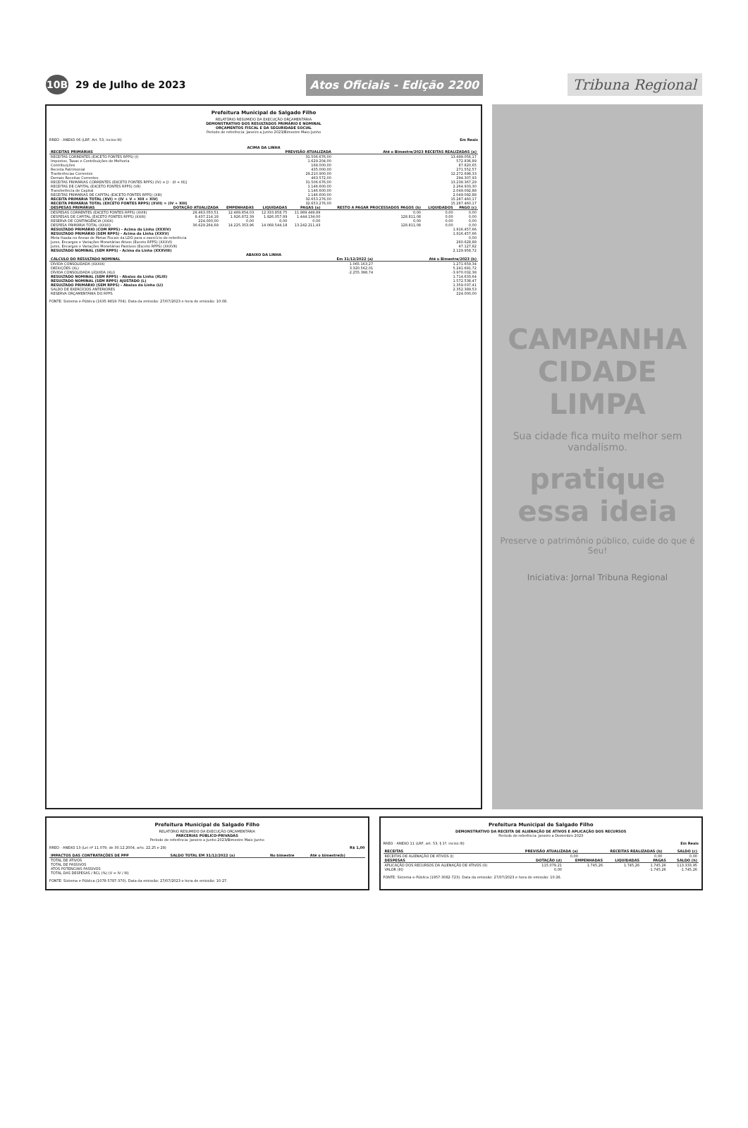10B
29 de Julho de 2023
Atos Oficiais - Edição 2200
Tribuna Regional
Prefeitura Municipal de Salgado Filho
RELATÓRIO RESUMIDO DA EXECUÇÃO ORÇAMENTÁRIA
DEMONSTRATIVO DOS RESULTADOS PRIMÁRIO E NOMINAL
ORÇAMENTOS FISCAL E DA SEGURIDADE SOCIAL
Período de referência: Janeiro a Junho 2023/Bimestre Maio-Junho
RREO - ANEXO 06 (LRF, Art. 53, inciso III) Em Reais
ACIMA DA LINHA
| RECEITAS PRIMÁRIAS | PREVISÃO ATUALIZADA | Até o Bimestre/2023 RECEITAS REALIZADAS (a) |
| --- | --- | --- |
| RECEITAS CORRENTES (EXCETO FONTES RPPS) (I) | 31.506.676,00 | 13.499.056,17 |
| Impostos, Taxas e Contribuições de Melhoria | 1.629.204,00 | 572.836,89 |
| Contribuições | 168.000,00 | 87.820,65 |
| Receita Patrimonial | 435.000,00 | 271.552,57 |
| Tranferências Correntes | 29.210.900,00 | 12.272.698,33 |
| Demais Receitas Correntes | 463.572,00 | 294.307,93 |
| RECEITAS PRIMÁRIAS CORRENTES (EXCETO FONTES RPPS) (IV) = [I - (II + III)] | 31.506.676,00 | 13.238.367,29 |
| RECEITAS DE CAPITAL (EXCETO FONTES RPPS) (VII) | 1.146.600,00 | 2.264.933,30 |
| Transferência de Capital | 1.146.600,00 | 2.049.092,88 |
| RECEITAS PRIMÁRIAS DE CAPITAL (EXCETO FONTES RPPS) (XIII) | 1.146.600,00 | 2.049.092,88 |
| RECEITA PRIMÁRIA TOTAL (XVI) = (IV + V + XIII + XIV) | 32.653.276,00 | 15.287.460,17 |
| RECEITA PRIMÁRIA TOTAL (EXCETO FONTES RPPS) (XVII) = (IV + XIII) | 32.653.276,00 | 15.287.460,17 |
| DESPESAS PRIMÁRIAS | DOTAÇÃO ATUALIZADA | EMPENHADAS | LIQUIDADAS | PAGAS (a) | RESTO A PAGAR PROCESSADOS PAGOS (b) | LIQUIDADOS | PAGO (c) |
| --- | --- | --- | --- | --- | --- | --- | --- |
| DESPESAS CORRENTES (EXCETO FONTES RPPS) (XVIII) | 28.463.050,51 | 12.489.854,03 | 12.333.858,75 | 11.989.449,89 | 0,00 | 0,00 | 0,00 |
| DESPESAS DE CAPITAL (EXCETO FONTES RPPS) (XXIII) | 8.437.214,18 | 1.926.872,39 | 1.926.057,89 | 1.444.134,00 | 128.811,08 | 0,00 | 0,00 |
| RESERVA DE CONTINGÊNCIA (XXIX) | 224.000,00 | 0,00 | 0,00 | 0,00 | 0,00 | 0,00 | 0,00 |
| DESPESA PRIMÁRIA TOTAL (XXXII) | 36.629.264,69 | 14.225.353,96 | 14.068.544,18 | 13.242.211,43 | 128.811,08 | 0,00 | 0,00 |
| RESULTADO PRIMÁRIO (COM RPPS) - Acima da Linha (XXXIV) | 1.916.457,66 |
| RESULTADO PRIMÁRIO (SEM RPPS) - Acima da Linha (XXXV) | 1.916.457,66 |
| Meta fixada no Anexo de Metas Fiscais da LDO para o exercício de referência | 0,00 |
| Juros, Encargos e Variações Monetárias Ativos (Exceto RPPS) (XXXVI) | 260.628,88 |
| Juros, Encargos e Variações Monetárias Passivos (Exceto RPPS) (XXXVII) | 47.127,82 |
| RESULTADO NOMINAL (SEM RPPS) - Acima da Linha (XXXVIII) | 2.129.958,72 |
ABAIXO DA LINHA
| CÁLCULO DO RESULTADO NOMINAL | Em 31/12/2022 (a) | Até o Bimestre/2023 (b) |
| --- | --- | --- |
| DÍVIDA CONSOLIDADA (XXXIX) | 1.065.163,27 | 1.271.659,34 |
| DEDUÇÕES (XL) | 3.320.562,01 | 5.241.691,72 |
| DÍVIDA CONSOLIDADA LÍQUIDA (XLI) | -2.255.398,74 | -3.970.032,38 |
| RESULTADO NOMINAL (SEM RPPS) - Abaixo da Linha (XLIII) | | 1.714.633,64 |
| RESULTADO NOMINAL (SEM RPPS) AJUSTADO (L) | | 1.572.538,47 |
| RESULTADO PRIMÁRIO (SEM RPPS) - Abaixo da Linha (LI) | | 1.359.037,41 |
| SALDO DE EXERCÍCIOS ANTERIORES | | 2.352.389,53 |
| RESERVA ORÇAMENTÁRIA DO RPPS | | 224.000,00 |
FONTE: Sistema e-Pública (1635-9819-704). Data da emissão: 27/07/2023 e hora de emissão: 10:08.
CAMPANHA CIDADE LIMPA
Sua cidade fica muito melhor sem vandalismo.
pratique essa ideia
Preserve o patrimônio público, cuide do que é Seu!
Iniciativa: Jornal Tribuna Regional
Prefeitura Municipal de Salgado Filho
RELATÓRIO RESUMIDO DA EXECUÇÃO ORÇAMENTÁRIA
PARCERIAS PÚBLICO-PRIVADAS
Período de referência: Janeiro a Junho 2023/Bimestre Maio-Junho
RREO - ANEXO 13 (Lei nº 11.079, de 30.12.2004, arts. 22,25 e 28) R$ 1,00
| IMPACTOS DAS CONTRATAÇÕES DE PPP | SALDO TOTAL EM 31/12/2022 (a) | No bimestre | Até o bimestre(b) |
| --- | --- | --- | --- |
| TOTAL DE ATIVOS | | | |
| TOTAL DE PASSIVOS | | | |
| ATOS POTENCIAIS PASSIVOS | | | |
| TOTAL DAS DESPESAS / RCL (%) (V = IV / III) | | | |
FONTE: Sistema e-Pública (1078-5787-370). Data da emissão: 27/07/2023 e hora de emissão: 10:27.
Prefeitura Municipal de Salgado Filho
DEMONSTRATIVO DA RECEITA DE ALIENAÇÃO DE ATIVOS E APLICAÇÃO DOS RECURSOS
Período de referência: Janeiro a Dezembro 2023
RREO - ANEXO 11 (LRF, art. 53, § 1º, inciso III) Em Reais
| RECEITAS | PREVISÃO ATUALIZADA (a) | RECEITAS REALIZADAS (b) | SALDO (c) |
| --- | --- | --- | --- |
| RECEITAS DE ALIENAÇÃO DE ATIVOS (I) | 0,00 | 0,00 | 0,00 |
| DESPESAS | DOTAÇÃO (d) | EMPENHADAS | LIQUIDADAS | PAGAS | SALDO (h) |
| --- | --- | --- | --- | --- | --- |
| APLICAÇÃO DOS RECURSOS DA ALIENAÇÃO DE ATIVOS (II) | 115.079,21 | 1.745,26 | 1.745,26 | 1.745,26 | 113.333,95 |
| VALOR (III) | 0,00 | | | -1.745,26 | -1.745,26 |
FONTE: Sistema e-Pública (1957-3082-723). Data da emissão: 27/07/2023 e hora de emissão: 10:26.